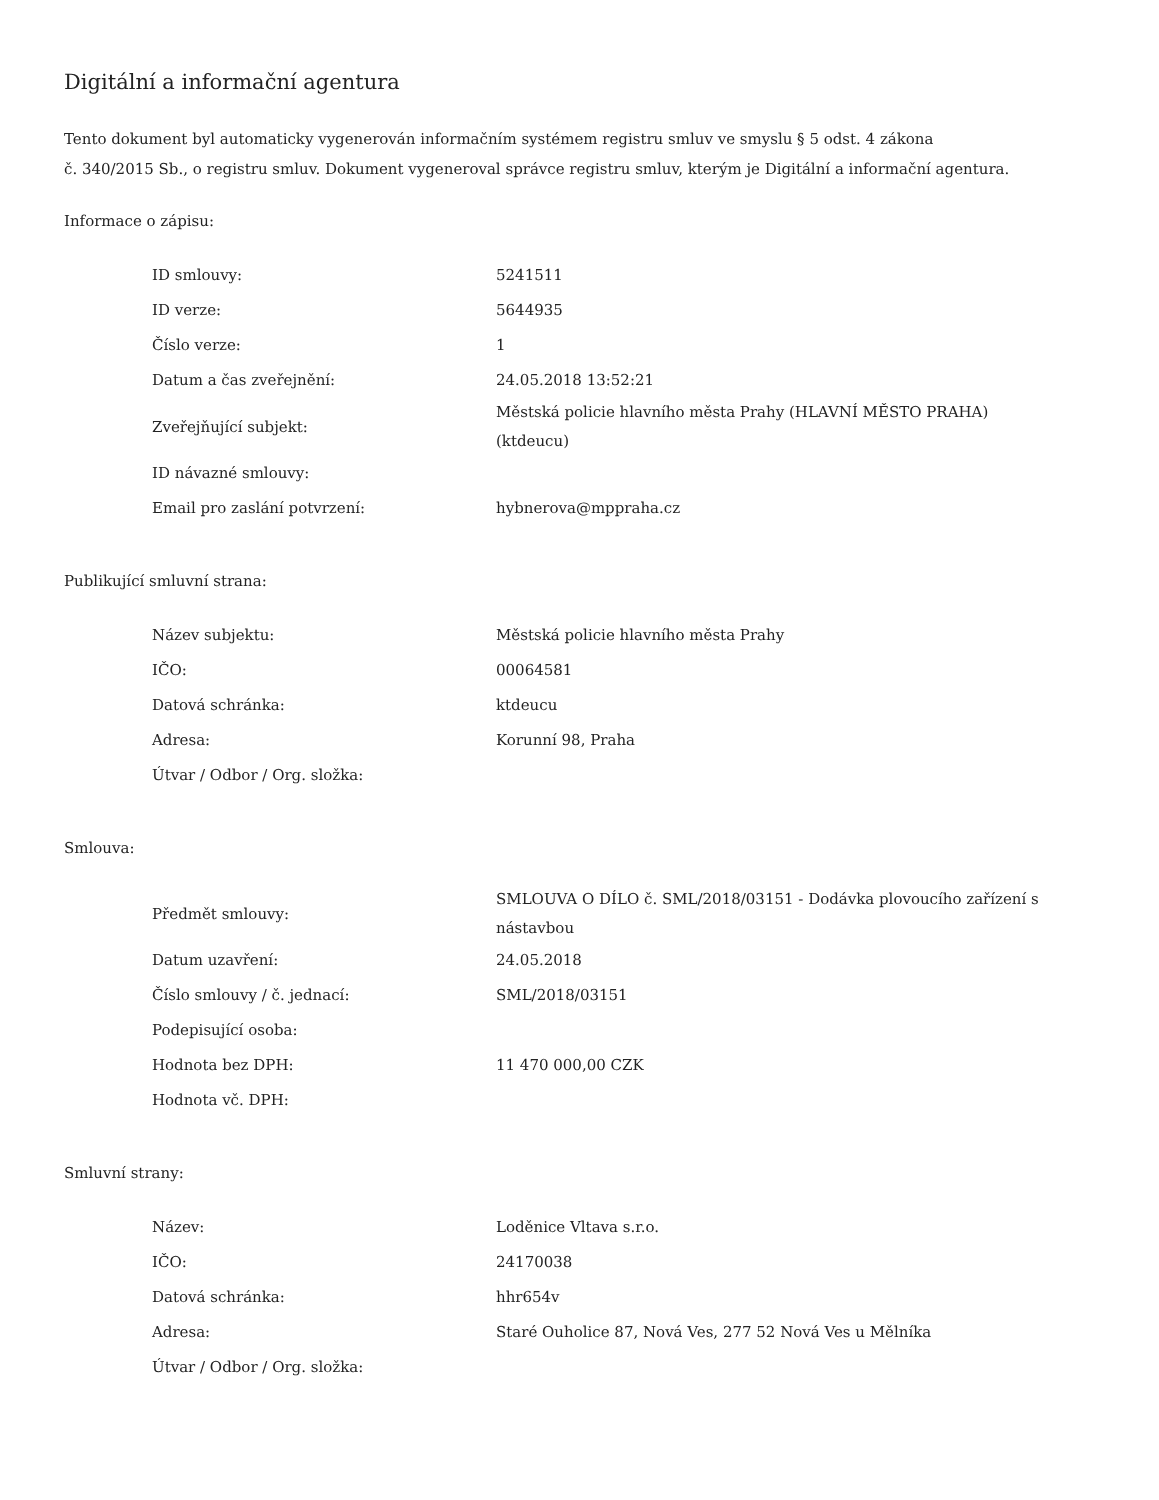Digitální a informační agentura
Tento dokument byl automaticky vygenerován informačním systémem registru smluv ve smyslu § 5 odst. 4 zákona
č. 340/2015 Sb., o registru smluv. Dokument vygeneroval správce registru smluv, kterým je Digitální a informační agentura.
Informace o zápisu:
| ID smlouvy: | 5241511 |
| ID verze: | 5644935 |
| Číslo verze: | 1 |
| Datum a čas zveřejnění: | 24.05.2018 13:52:21 |
| Zveřejňující subjekt: | Městská policie hlavního města Prahy (HLAVNÍ MĚSTO PRAHA) (ktdeucu) |
| ID návazné smlouvy: | |
| Email pro zaslání potvrzení: | hybnerova@mppraha.cz |
Publikující smluvní strana:
| Název subjektu: | Městská policie hlavního města Prahy |
| IČO: | 00064581 |
| Datová schránka: | ktdeucu |
| Adresa: | Korunní 98, Praha |
| Útvar / Odbor / Org. složka: | |
Smlouva:
| Předmět smlouvy: | SMLOUVA O DÍLO č. SML/2018/03151 - Dodávka plovoucího zařízení s nástavbou |
| Datum uzavření: | 24.05.2018 |
| Číslo smlouvy / č. jednací: | SML/2018/03151 |
| Podepisující osoba: | |
| Hodnota bez DPH: | 11 470 000,00 CZK |
| Hodnota vč. DPH: | |
Smluvní strany:
| Název: | Loděnice Vltava s.r.o. |
| IČO: | 24170038 |
| Datová schránka: | hhr654v |
| Adresa: | Staré Ouholice 87, Nová Ves, 277 52 Nová Ves u Mělníka |
| Útvar / Odbor / Org. složka: | |